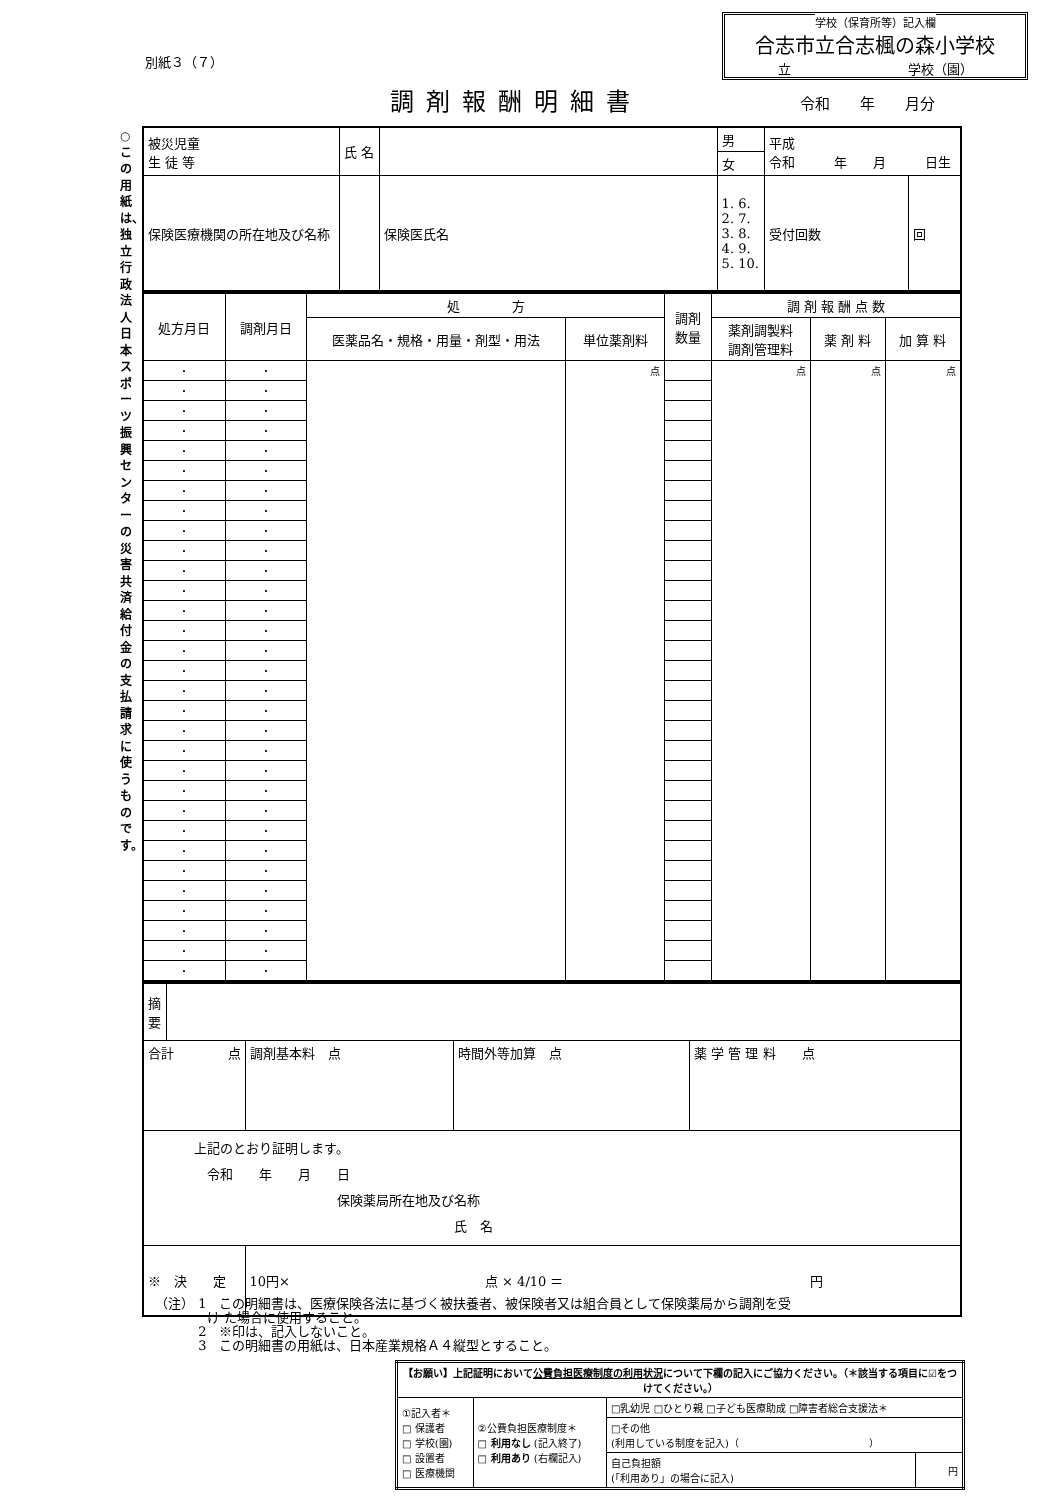別紙３（７）
学校（保育所等）記入欄
合志市立合志楓の森小学校
立　　　　　　　　　学校（園）
調剤報酬明細書 令和　　年　　月分
○この用紙は、独立行政法人日本スポーツ振興センターの災害共済給付金の支払請求に使うものです。
| 被災児童 生 徒 等 | 氏 名 | | | 男 | 平成 令和 年 月 日生 | | |
| | | | | 女 | | | |
| 保険医療機関の所在地及び名称 | | | 保険医氏名 | 1. 6. 2. 7. 3. 8. 4. 9. 5. 10. | | 受付回数 | 回 |
| 処方月日 | 調剤月日 | 処 方 | | 調剤 数量 | 調 剤 報 酬 点 数 | | |
| --- | --- | --- | --- | --- | --- | --- | --- |
| | | 医薬品名・規格・用量・剤型・用法 | 単位薬剤料 | | 薬剤調製料 調剤管理料 | 薬 剤 料 | 加 算 料 |
| ・ | ・ | | 点 | | 点 | 点 | 点 |
| ・ | ・ | | | | | | |
| ・ | ・ | | | | | | |
| ・ | ・ | | | | | | |
| ・ | ・ | | | | | | |
| ・ | ・ | | | | | | |
| ・ | ・ | | | | | | |
| ・ | ・ | | | | | | |
| ・ | ・ | | | | | | |
| ・ | ・ | | | | | | |
| ・ | ・ | | | | | | |
| ・ | ・ | | | | | | |
| ・ | ・ | | | | | | |
| ・ | ・ | | | | | | |
| ・ | ・ | | | | | | |
| ・ | ・ | | | | | | |
| ・ | ・ | | | | | | |
| ・ | ・ | | | | | | |
| ・ | ・ | | | | | | |
| ・ | ・ | | | | | | |
| ・ | ・ | | | | | | |
| ・ | ・ | | | | | | |
| ・ | ・ | | | | | | |
| ・ | ・ | | | | | | |
| ・ | ・ | | | | | | |
| ・ | ・ | | | | | | |
| ・ | ・ | | | | | | |
| ・ | ・ | | | | | | |
| ・ | ・ | | | | | | |
| ・ | ・ | | | | | | |
| ・ | ・ | | | | | | |
| 摘 要 | | | | |
| 合計 点 | | 調剤基本料 点 | 時間外等加算 点 | 薬 学 管 理 料 点 |
| 上記のとおり証明します。 令和 年 月 日 保険薬局所在地及び名称 氏 名 | | | | |
| ※ 決 定 | | 10円× 点 × 4/10 ＝ 円 | | |
（注） 1　この明細書は、医療保険各法に基づく被扶養者、被保険者又は組合員として保険薬局から調剤を受
　　　　け た場合に使用すること。
　　　 2　※印は、記入しないこと。
　　　 3　この明細書の用紙は、日本産業規格Ａ４縦型とすること。
| 【お願い】上記証明において 公費負担医療制度の利用状況 について下欄の記入にご協力ください。（＊該当する項目に☑をつけてください。） | | | |
| ①記入者＊ □ 保護者 □ 学校(園) □ 設置者 □ 医療機関 | ②公費負担医療制度＊ □ 利用なし (記入終了) □ 利用あり (右欄記入) | □乳幼児 □ひとり親 □子ども医療助成 □障害者総合支援法＊ | |
| | | □その他 (利用している制度を記入)（ ） | |
| | | 自己負担額 (「利用あり」の場合に記入) | 円 |